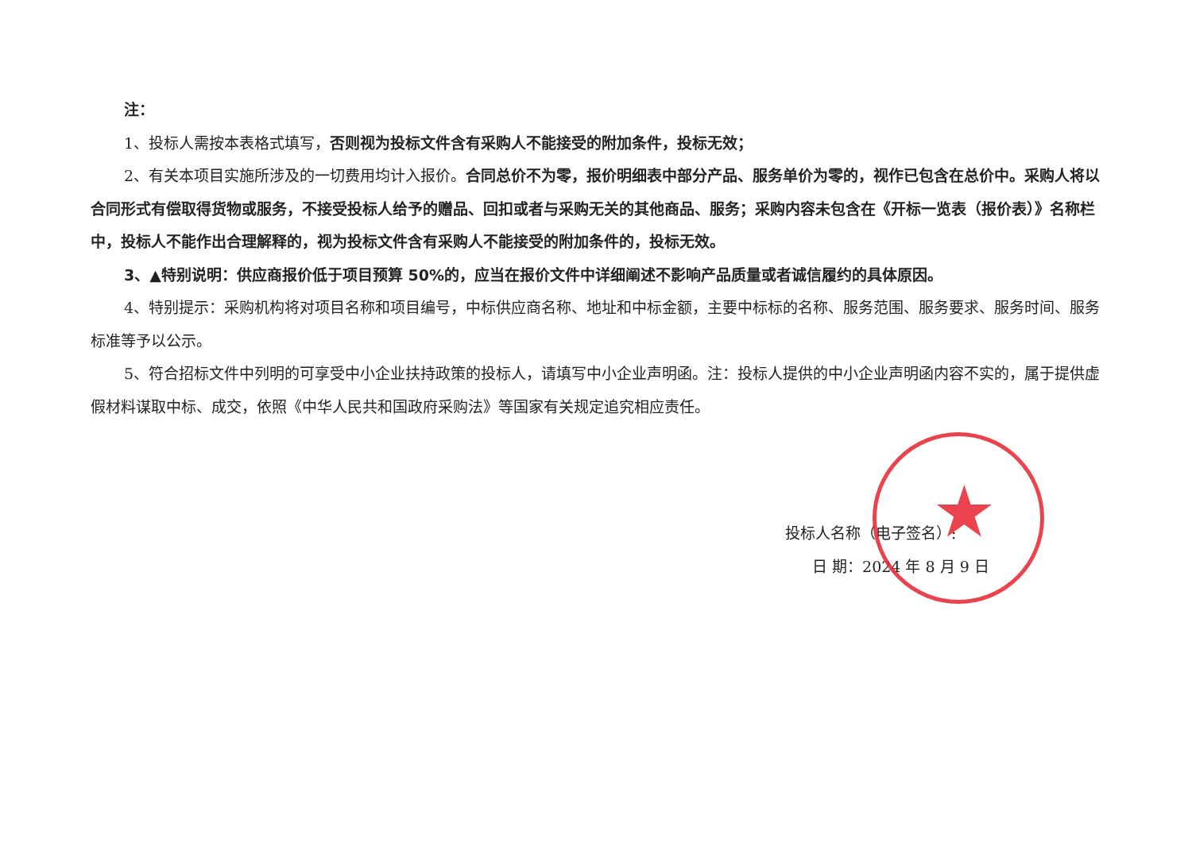注：
1、投标人需按本表格式填写，否则视为投标文件含有采购人不能接受的附加条件，投标无效；
2、有关本项目实施所涉及的一切费用均计入报价。合同总价不为零，报价明细表中部分产品、服务单价为零的，视作已包含在总价中。采购人将以合同形式有偿取得货物或服务，不接受投标人给予的赠品、回扣或者与采购无关的其他商品、服务；采购内容未包含在《开标一览表（报价表）》名称栏中，投标人不能作出合理解释的，视为投标文件含有采购人不能接受的附加条件的，投标无效。
3、▲特别说明：供应商报价低于项目预算 50%的，应当在报价文件中详细阐述不影响产品质量或者诚信履约的具体原因。
4、特别提示：采购机构将对项目名称和项目编号，中标供应商名称、地址和中标金额，主要中标标的名称、服务范围、服务要求、服务时间、服务标准等予以公示。
5、符合招标文件中列明的可享受中小企业扶持政策的投标人，请填写中小企业声明函。注：投标人提供的中小企业声明函内容不实的，属于提供虚假材料谋取中标、成交，依照《中华人民共和国政府采购法》等国家有关规定追究相应责任。
投标人名称（电子签名）:
日 期：2024 年 8 月 9 日
★